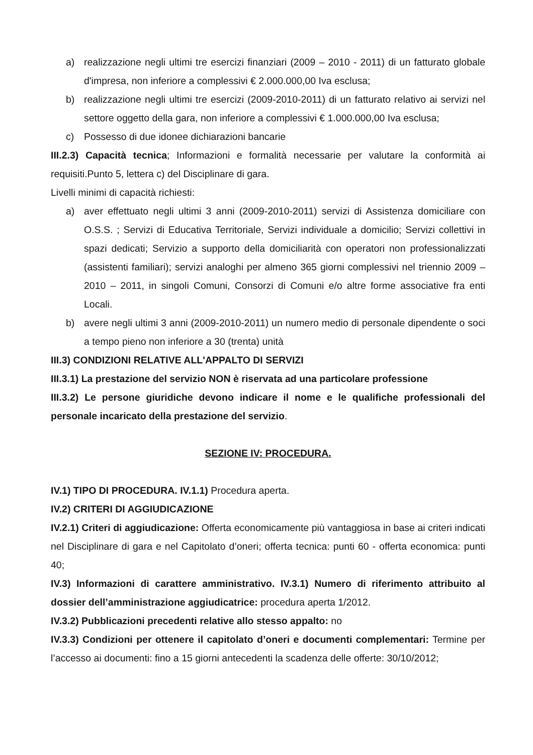a) realizzazione negli ultimi tre esercizi finanziari (2009 – 2010 - 2011) di un fatturato globale d'impresa, non inferiore a complessivi € 2.000.000,00 Iva esclusa;
b) realizzazione negli ultimi tre esercizi (2009-2010-2011) di un fatturato relativo ai servizi nel settore oggetto della gara, non inferiore a complessivi € 1.000.000,00 Iva esclusa;
c) Possesso di due idonee dichiarazioni bancarie
III.2.3) Capacità tecnica; Informazioni e formalità necessarie per valutare la conformità ai requisiti.Punto 5, lettera c) del Disciplinare di gara.
Livelli minimi di capacità richiesti:
a) aver effettuato negli ultimi 3 anni (2009-2010-2011) servizi di Assistenza domiciliare con O.S.S. ; Servizi di Educativa Territoriale, Servizi individuale a domicilio; Servizi collettivi in spazi dedicati; Servizio a supporto della domiciliarità con operatori non professionalizzati (assistenti familiari); servizi analoghi per almeno 365 giorni complessivi nel triennio 2009 – 2010 – 2011, in singoli Comuni, Consorzi di Comuni e/o altre forme associative fra enti Locali.
b) avere negli ultimi 3 anni (2009-2010-2011) un numero medio di personale dipendente o soci a tempo pieno non inferiore a 30 (trenta) unità
III.3) CONDIZIONI RELATIVE ALL'APPALTO DI SERVIZI
III.3.1) La prestazione del servizio NON è riservata ad una particolare professione
III.3.2) Le persone giuridiche devono indicare il nome e le qualifiche professionali del personale incaricato della prestazione del servizio.
SEZIONE IV: PROCEDURA.
IV.1) TIPO DI PROCEDURA. IV.1.1) Procedura aperta.
IV.2) CRITERI DI AGGIUDICAZIONE
IV.2.1) Criteri di aggiudicazione: Offerta economicamente più vantaggiosa in base ai criteri indicati nel Disciplinare di gara e nel Capitolato d’oneri; offerta tecnica: punti 60 - offerta economica: punti 40;
IV.3) Informazioni di carattere amministrativo. IV.3.1) Numero di riferimento attribuito al dossier dell’amministrazione aggiudicatrice: procedura aperta 1/2012.
IV.3.2) Pubblicazioni precedenti relative allo stesso appalto: no
IV.3.3) Condizioni per ottenere il capitolato d’oneri e documenti complementari: Termine per l’accesso ai documenti: fino a 15 giorni antecedenti la scadenza delle offerte: 30/10/2012;